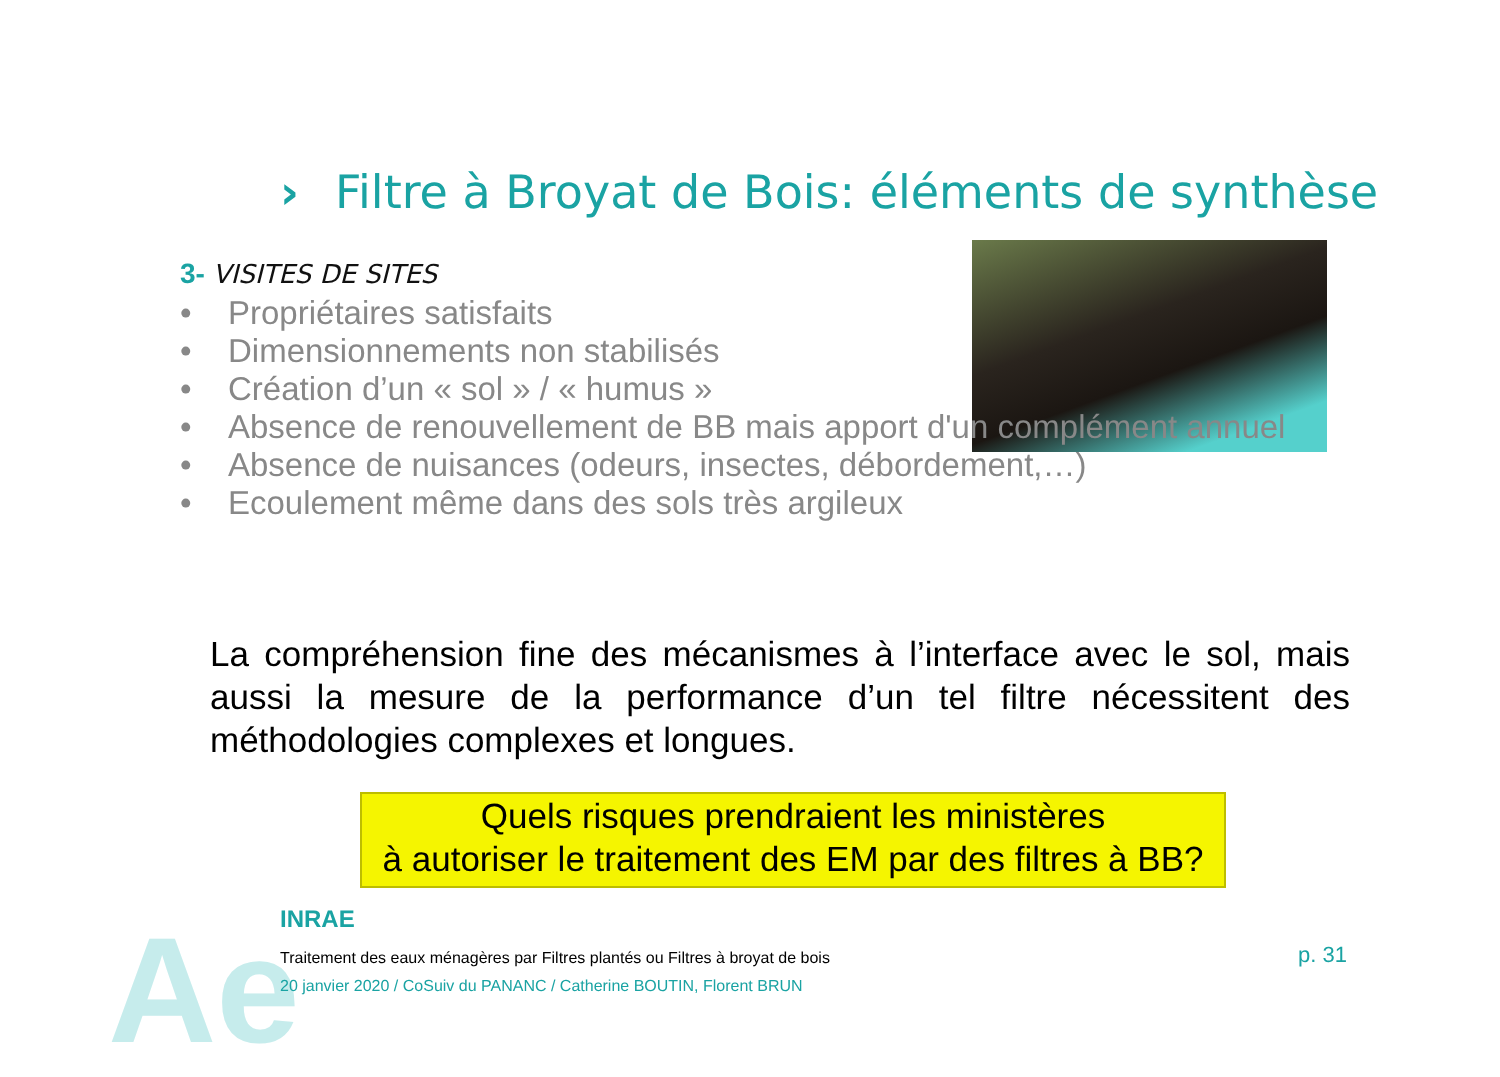Ae
› Filtre à Broyat de Bois: éléments de synthèse
3- VISITES DE SITES
• Propriétaires satisfaits
• Dimensionnements non stabilisés
• Création d’un « sol » / « humus »
• Absence de renouvellement de BB mais apport d'un complément annuel
• Absence de nuisances (odeurs, insectes, débordement,…)
• Ecoulement même dans des sols très argileux
La compréhension fine des mécanismes à l’interface avec le sol, mais aussi la mesure de la performance d’un tel filtre nécessitent des méthodologies complexes et longues.
Quels risques prendraient les ministères
à autoriser le traitement des EM par des filtres à BB?
INRAE
Traitement des eaux ménagères par Filtres plantés ou Filtres à broyat de bois
20 janvier 2020 / CoSuiv du PANANC / Catherine BOUTIN, Florent BRUN
p. 31